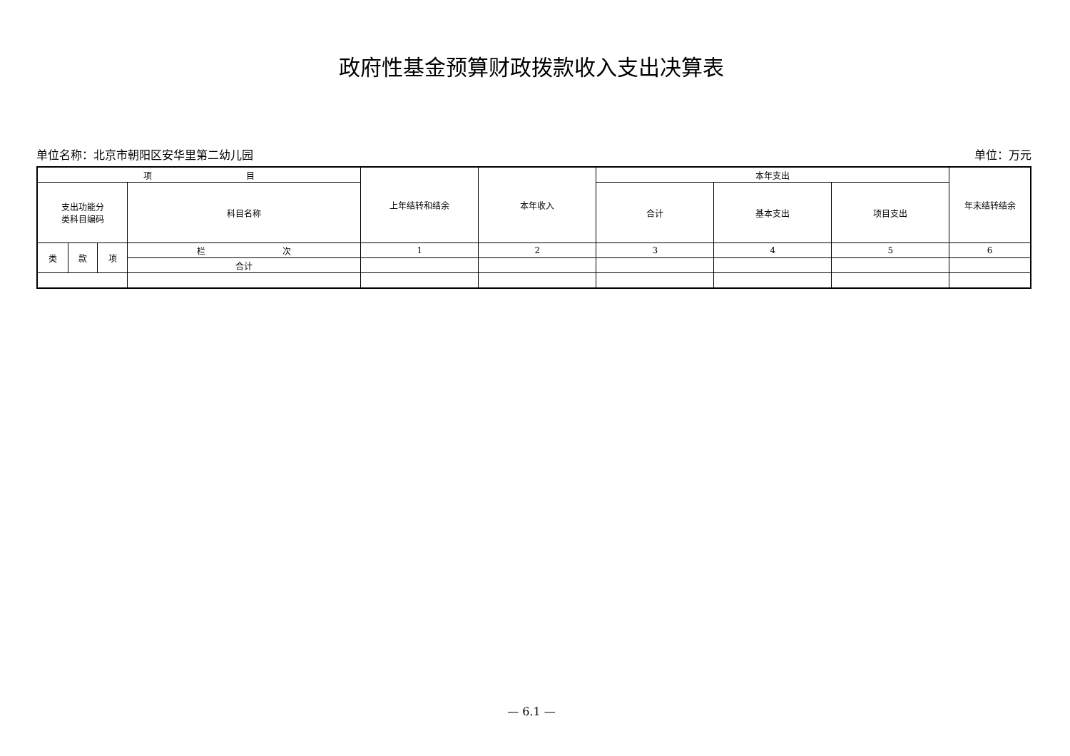政府性基金预算财政拨款收入支出决算表
单位名称：北京市朝阳区安华里第二幼儿园 单位：万元
| 项 目 | | | | 上年结转和结余 | 本年收入 | 本年支出 | | | 年末结转结余 |
| --- | --- | --- | --- | --- | --- | --- | --- | --- | --- |
| 支出功能分 类科目编码 | | | 科目名称 | | | 合计 | 基本支出 | 项目支出 | |
| 类 | 款 | 项 | 栏 次 | 1 | 2 | 3 | 4 | 5 | 6 |
| | | | 合计 | | | | | | |
— 6.1 —